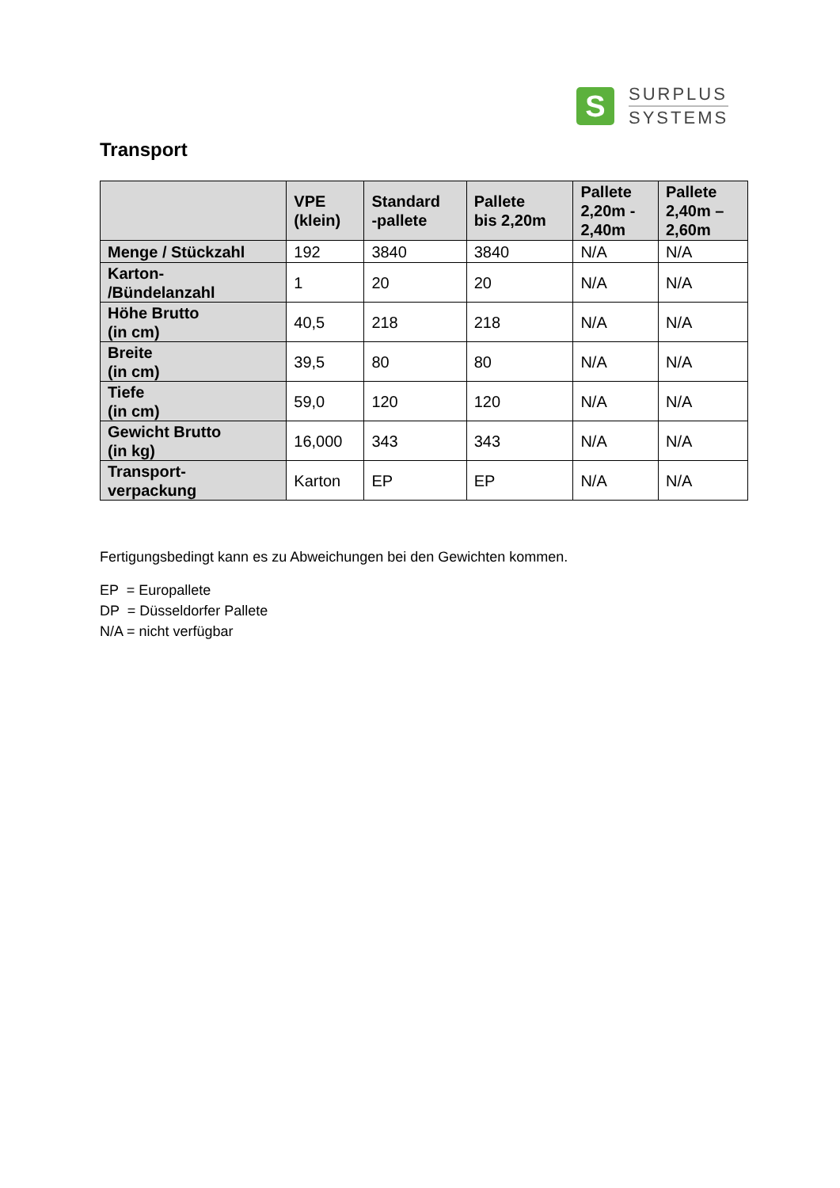S
SURPLUS
SYSTEMS
Transport
| | VPE (klein) | Standard -pallete | Pallete bis 2,20m | Pallete 2,20m - 2,40m | Pallete 2,40m – 2,60m |
| --- | --- | --- | --- | --- | --- |
| Menge / Stückzahl | 192 | 3840 | 3840 | N/A | N/A |
| Karton- /Bündelanzahl | 1 | 20 | 20 | N/A | N/A |
| Höhe Brutto (in cm) | 40,5 | 218 | 218 | N/A | N/A |
| Breite (in cm) | 39,5 | 80 | 80 | N/A | N/A |
| Tiefe (in cm) | 59,0 | 120 | 120 | N/A | N/A |
| Gewicht Brutto (in kg) | 16,000 | 343 | 343 | N/A | N/A |
| Transport- verpackung | Karton | EP | EP | N/A | N/A |
Fertigungsbedingt kann es zu Abweichungen bei den Gewichten kommen.
EP = Europallete
DP = Düsseldorfer Pallete
N/A = nicht verfügbar